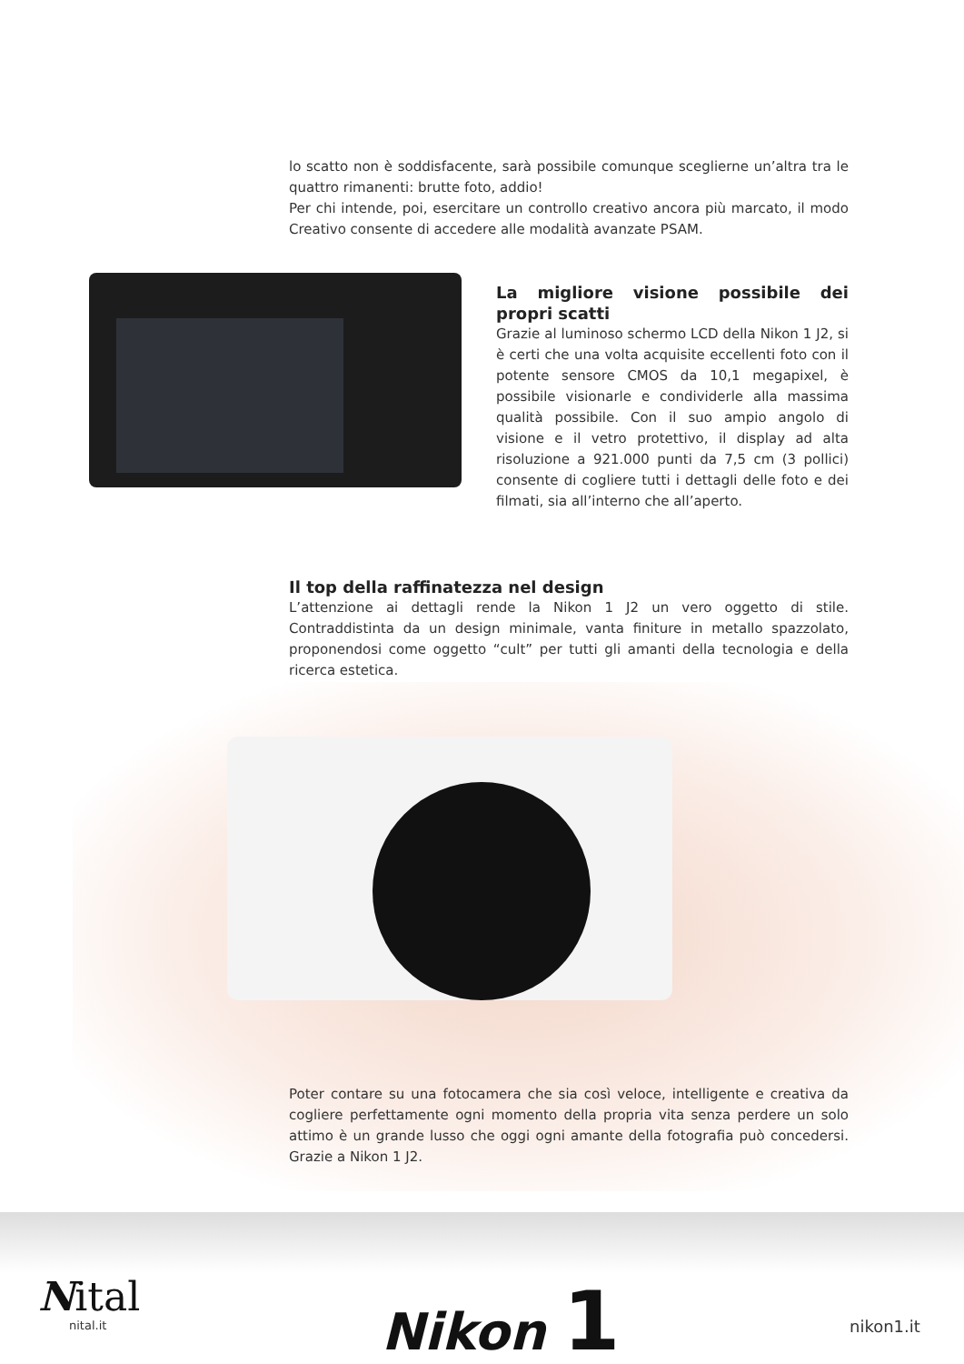lo scatto non è soddisfacente, sarà possibile comunque sceglierne un’altra tra le quattro rimanenti: brutte foto, addio!
Per chi intende, poi, esercitare un controllo creativo ancora più marcato, il modo Creativo consente di accedere alle modalità avanzate PSAM.
La migliore visione possibile dei propri scatti
Grazie al luminoso schermo LCD della Nikon 1 J2, si è certi che una volta acquisite eccellenti foto con il potente sensore CMOS da 10,1 megapixel, è possibile visionarle e condividerle alla massima qualità possibile. Con il suo ampio angolo di visione e il vetro protettivo, il display ad alta risoluzione a 921.000 punti da 7,5 cm (3 pollici) consente di cogliere tutti i dettagli delle foto e dei filmati, sia all’interno che all’aperto.
Il top della raffinatezza nel design
L’attenzione ai dettagli rende la Nikon 1 J2 un vero oggetto di stile. Contraddistinta da un design minimale, vanta finiture in metallo spazzolato, proponendosi come oggetto “cult” per tutti gli amanti della tecnologia e della ricerca estetica.
Poter contare su una fotocamera che sia così veloce, intelligente e creativa da cogliere perfettamente ogni momento della propria vita senza perdere un solo attimo è un grande lusso che oggi ogni amante della fotografia può concedersi. Grazie a Nikon 1 J2.
Nital
nital.it Nikon 1 nikon1.it